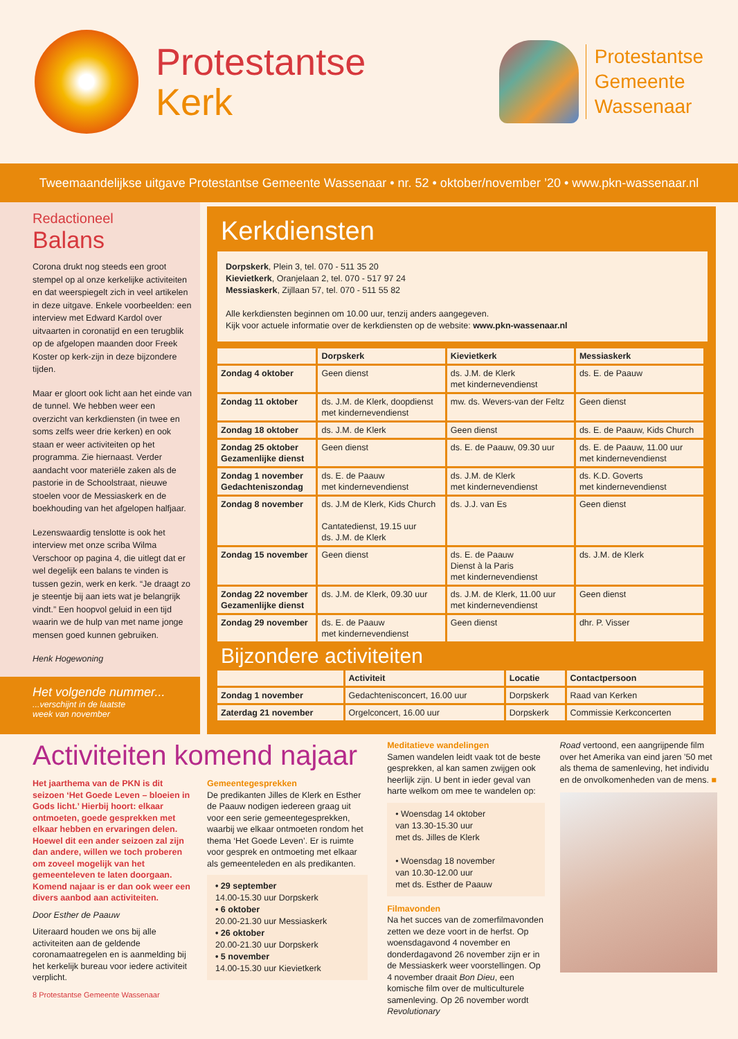Protestantse
Kerk
Protestantse
Gemeente
Wassenaar
Tweemaandelijkse uitgave Protestantse Gemeente Wassenaar • nr. 52 • oktober/november ’20 • www.pkn-wassenaar.nl
Redactioneel
Balans
Corona drukt nog steeds een groot stempel op al onze kerkelijke activiteiten en dat weerspiegelt zich in veel artikelen in deze uitgave. Enkele voorbeelden: een interview met Edward Kardol over uitvaarten in coronatijd en een terugblik op de afgelopen maanden door Freek Koster op kerk-zijn in deze bijzondere tijden.
Maar er gloort ook licht aan het einde van de tunnel. We hebben weer een overzicht van kerkdiensten (in twee en soms zelfs weer drie kerken) en ook staan er weer activiteiten op het programma. Zie hiernaast. Verder aandacht voor materiële zaken als de pastorie in de Schoolstraat, nieuwe stoelen voor de Messiaskerk en de boekhouding van het afgelopen halfjaar.
Lezenswaardig tenslotte is ook het interview met onze scriba Wilma Verschoor op pagina 4, die uitlegt dat er wel degelijk een balans te vinden is tussen gezin, werk en kerk. “Je draagt zo je steentje bij aan iets wat je belangrijk vindt.” Een hoopvol geluid in een tijd waarin we de hulp van met name jonge mensen goed kunnen gebruiken.
Henk Hogewoning
Het volgende nummer...
...verschijnt in de laatste
week van november
Kerkdiensten
Dorpskerk, Plein 3, tel. 070 - 511 35 20
Kievietkerk, Oranjelaan 2, tel. 070 - 517 97 24
Messiaskerk, Zijllaan 57, tel. 070 - 511 55 82
Alle kerkdiensten beginnen om 10.00 uur, tenzij anders aangegeven.
Kijk voor actuele informatie over de kerkdiensten op de website: www.pkn-wassenaar.nl
| | Dorpskerk | Kievietkerk | Messiaskerk |
| --- | --- | --- | --- |
| Zondag 4 oktober | Geen dienst | ds. J.M. de Klerk met kindernevendienst | ds. E. de Paauw |
| Zondag 11 oktober | ds. J.M. de Klerk, doopdienst met kindernevendienst | mw. ds. Wevers-van der Feltz | Geen dienst |
| Zondag 18 oktober | ds. J.M. de Klerk | Geen dienst | ds. E. de Paauw, Kids Church |
| Zondag 25 oktober Gezamenlijke dienst | Geen dienst | ds. E. de Paauw, 09.30 uur | ds. E. de Paauw, 11.00 uur met kindernevendienst |
| Zondag 1 november Gedachteniszondag | ds. E. de Paauw met kindernevendienst | ds. J.M. de Klerk met kindernevendienst | ds. K.D. Goverts met kindernevendienst |
| Zondag 8 november | ds. J.M de Klerk, Kids Church Cantatedienst, 19.15 uur ds. J.M. de Klerk | ds. J.J. van Es | Geen dienst |
| Zondag 15 november | Geen dienst | ds. E. de Paauw Dienst à la Paris met kindernevendienst | ds. J.M. de Klerk |
| Zondag 22 november Gezamenlijke dienst | ds. J.M. de Klerk, 09.30 uur | ds. J.M. de Klerk, 11.00 uur met kindernevendienst | Geen dienst |
| Zondag 29 november | ds. E. de Paauw met kindernevendienst | Geen dienst | dhr. P. Visser |
Bijzondere activiteiten
| | Activiteit | Locatie | Contactpersoon |
| --- | --- | --- | --- |
| Zondag 1 november | Gedachtenisconcert, 16.00 uur | Dorpskerk | Raad van Kerken |
| Zaterdag 21 november | Orgelconcert, 16.00 uur | Dorpskerk | Commissie Kerkconcerten |
Activiteiten komend najaar
Het jaarthema van de PKN is dit seizoen ‘Het Goede Leven – bloeien in Gods licht.’ Hierbij hoort: elkaar ontmoeten, goede gesprekken met elkaar hebben en ervaringen delen. Hoewel dit een ander seizoen zal zijn dan andere, willen we toch proberen om zoveel mogelijk van het gemeenteleven te laten doorgaan. Komend najaar is er dan ook weer een divers aanbod aan activiteiten.
Door Esther de Paauw
Uiteraard houden we ons bij alle activiteiten aan de geldende coronamaatregelen en is aanmelding bij het kerkelijk bureau voor iedere activiteit verplicht.
8 Protestantse Gemeente Wassenaar
Gemeentegesprekken
De predikanten Jilles de Klerk en Esther de Paauw nodigen iedereen graag uit voor een serie gemeentegesprekken, waarbij we elkaar ontmoeten rondom het thema ‘Het Goede Leven’. Er is ruimte voor gesprek en ontmoeting met elkaar als gemeenteleden en als predikanten.
• 29 september
14.00-15.30 uur Dorpskerk
• 6 oktober
20.00-21.30 uur Messiaskerk
• 26 oktober
20.00-21.30 uur Dorpskerk
• 5 november
14.00-15.30 uur Kievietkerk
Meditatieve wandelingen
Samen wandelen leidt vaak tot de beste gesprekken, al kan samen zwijgen ook heerlijk zijn. U bent in ieder geval van harte welkom om mee te wandelen op:
• Woensdag 14 oktober
van 13.30-15.30 uur
met ds. Jilles de Klerk
• Woensdag 18 november
van 10.30-12.00 uur
met ds. Esther de Paauw
Filmavonden
Na het succes van de zomerfilmavonden zetten we deze voort in de herfst. Op woensdagavond 4 november en donderdagavond 26 november zijn er in de Messiaskerk weer voorstellingen. Op 4 november draait Bon Dieu, een komische film over de multiculturele samenleving. Op 26 november wordt Revolutionary
Road vertoond, een aangrijpende film over het Amerika van eind jaren ’50 met als thema de samenleving, het individu en de onvolkomenheden van de mens. ■